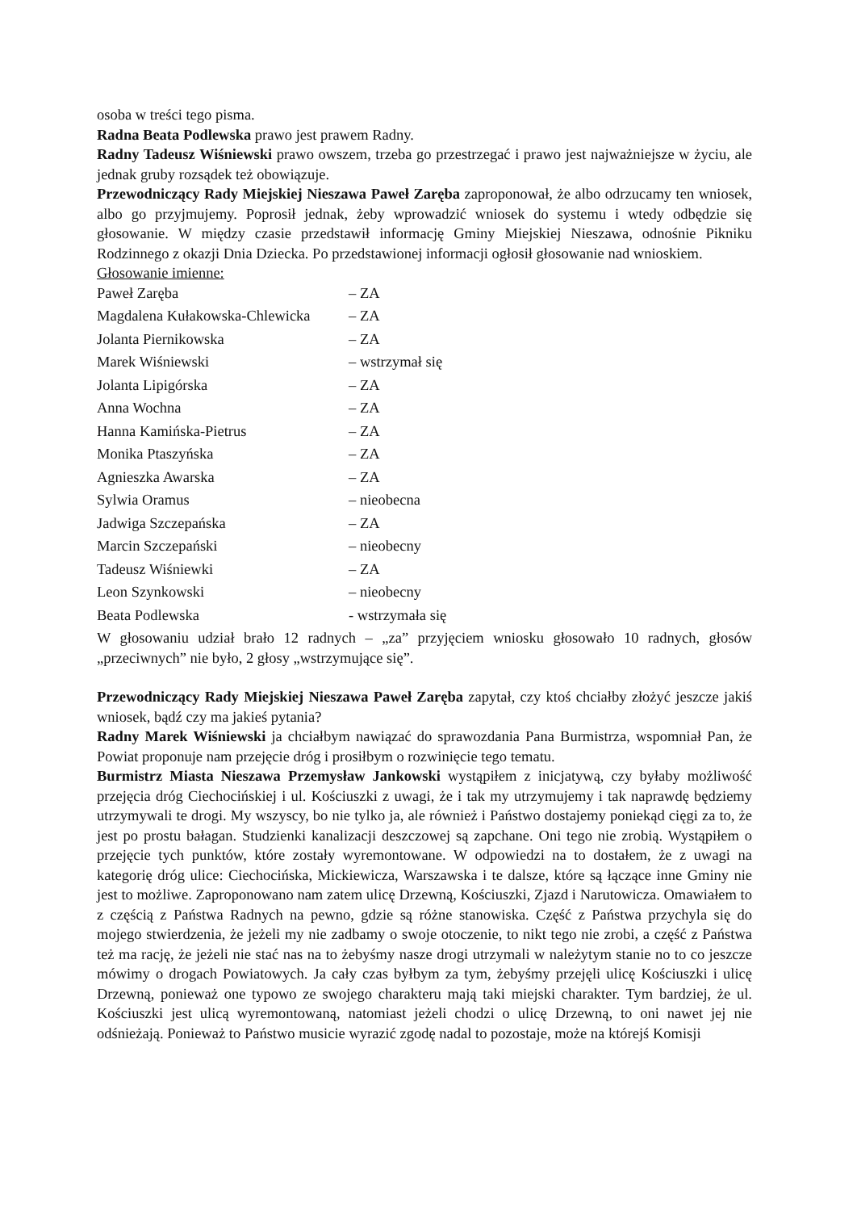osoba w treści tego pisma.
Radna Beata Podlewska prawo jest prawem Radny.
Radny Tadeusz Wiśniewski prawo owszem, trzeba go przestrzegać i prawo jest najważniejsze w życiu, ale jednak gruby rozsądek też obowiązuje.
Przewodniczący Rady Miejskiej Nieszawa Paweł Zaręba zaproponował, że albo odrzucamy ten wniosek, albo go przyjmujemy. Poprosił jednak, żeby wprowadzić wniosek do systemu i wtedy odbędzie się głosowanie. W między czasie przedstawił informację Gminy Miejskiej Nieszawa, odnośnie Pikniku Rodzinnego z okazji Dnia Dziecka. Po przedstawionej informacji ogłosił głosowanie nad wnioskiem.
Głosowanie imienne:
| Paweł Zaręba | – ZA |
| Magdalena Kułakowska-Chlewicka | – ZA |
| Jolanta Piernikowska | – ZA |
| Marek Wiśniewski | – wstrzymał się |
| Jolanta Lipigórska | – ZA |
| Anna Wochna | – ZA |
| Hanna Kamińska-Pietrus | – ZA |
| Monika Ptaszyńska | – ZA |
| Agnieszka Awarska | – ZA |
| Sylwia Oramus | – nieobecna |
| Jadwiga Szczepańska | – ZA |
| Marcin Szczepański | – nieobecny |
| Tadeusz Wiśniewki | – ZA |
| Leon Szynkowski | – nieobecny |
| Beata Podlewska | - wstrzymała się |
W głosowaniu udział brało 12 radnych – „za” przyjęciem wniosku głosowało 10 radnych, głosów „przeciwnych” nie było, 2 głosy „wstrzymujące się”.
Przewodniczący Rady Miejskiej Nieszawa Paweł Zaręba zapytał, czy ktoś chciałby złożyć jeszcze jakiś wniosek, bądź czy ma jakieś pytania?
Radny Marek Wiśniewski ja chciałbym nawiązać do sprawozdania Pana Burmistrza, wspomniał Pan, że Powiat proponuje nam przejęcie dróg i prosiłbym o rozwinięcie tego tematu.
Burmistrz Miasta Nieszawa Przemysław Jankowski wystąpiłem z inicjatywą, czy byłaby możliwość przejęcia dróg Ciechocińskiej i ul. Kościuszki z uwagi, że i tak my utrzymujemy i tak naprawdę będziemy utrzymywali te drogi. My wszyscy, bo nie tylko ja, ale również i Państwo dostajemy poniekąd cięgi za to, że jest po prostu bałagan. Studzienki kanalizacji deszczowej są zapchane. Oni tego nie zrobią. Wystąpiłem o przejęcie tych punktów, które zostały wyremontowane. W odpowiedzi na to dostałem, że z uwagi na kategorię dróg ulice: Ciechocińska, Mickiewicza, Warszawska i te dalsze, które są łączące inne Gminy nie jest to możliwe. Zaproponowano nam zatem ulicę Drzewną, Kościuszki, Zjazd i Narutowicza. Omawiałem to z częścią z Państwa Radnych na pewno, gdzie są różne stanowiska. Część z Państwa przychyla się do mojego stwierdzenia, że jeżeli my nie zadbamy o swoje otoczenie, to nikt tego nie zrobi, a część z Państwa też ma rację, że jeżeli nie stać nas na to żebyśmy nasze drogi utrzymali w należytym stanie no to co jeszcze mówimy o drogach Powiatowych. Ja cały czas byłbym za tym, żebyśmy przejęli ulicę Kościuszki i ulicę Drzewną, ponieważ one typowo ze swojego charakteru mają taki miejski charakter. Tym bardziej, że ul. Kościuszki jest ulicą wyremontowaną, natomiast jeżeli chodzi o ulicę Drzewną, to oni nawet jej nie odśnieżają. Ponieważ to Państwo musicie wyrazić zgodę nadal to pozostaje, może na którejś Komisji